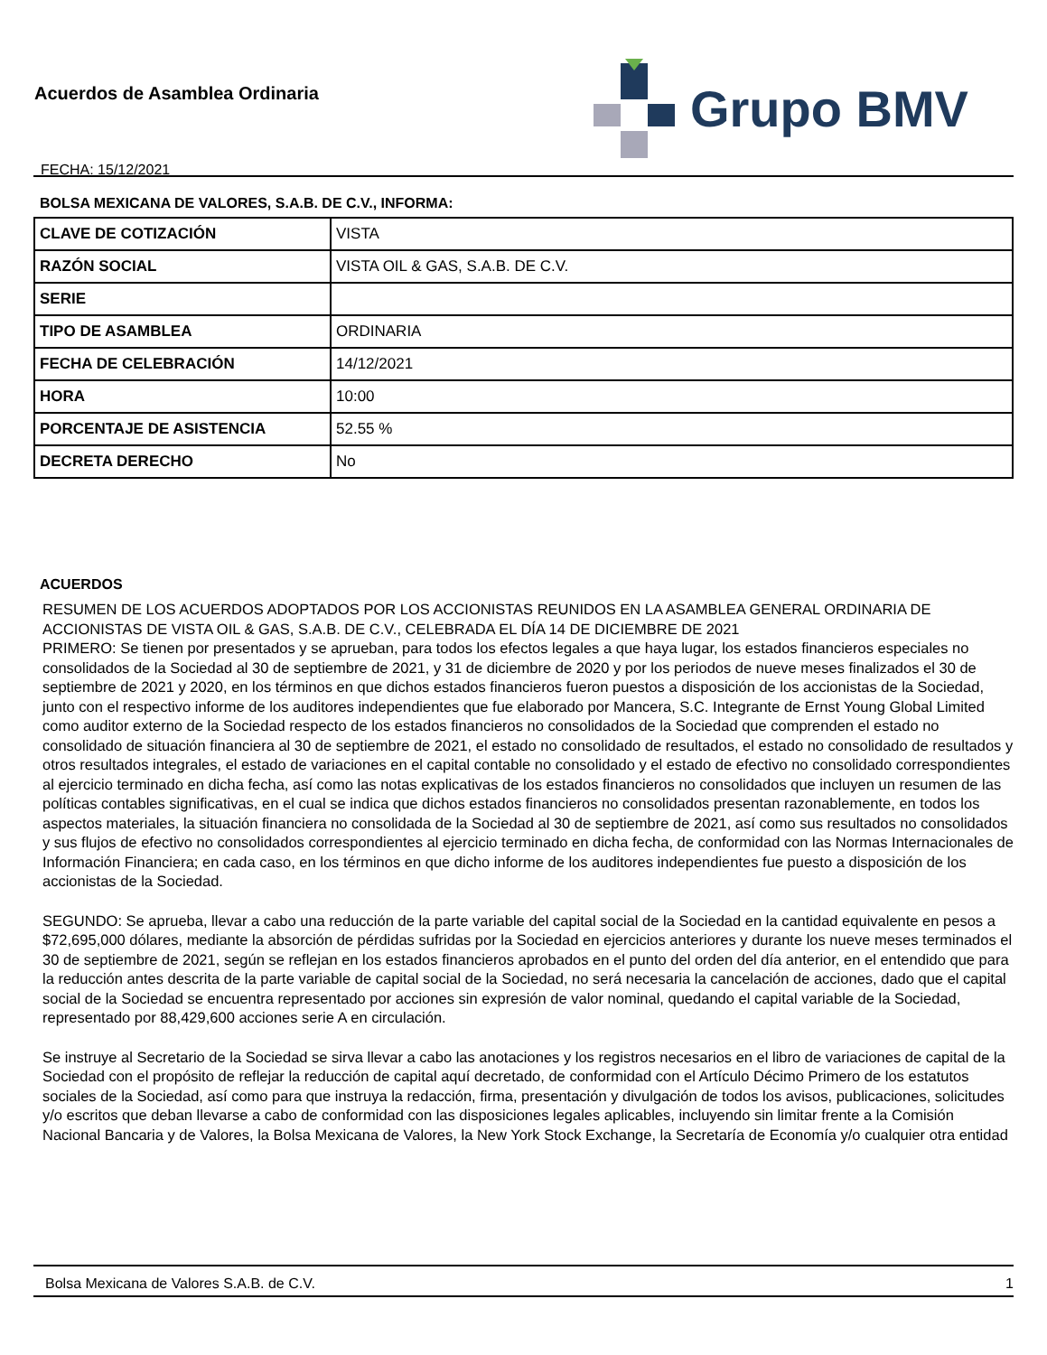Acuerdos de Asamblea Ordinaria
FECHA: 15/12/2021
Grupo BMV
BOLSA MEXICANA DE VALORES, S.A.B. DE C.V., INFORMA:
| CLAVE DE COTIZACIÓN | VISTA |
| RAZÓN SOCIAL | VISTA OIL & GAS, S.A.B. DE C.V. |
| SERIE | |
| TIPO DE ASAMBLEA | ORDINARIA |
| FECHA DE CELEBRACIÓN | 14/12/2021 |
| HORA | 10:00 |
| PORCENTAJE DE ASISTENCIA | 52.55 % |
| DECRETA DERECHO | No |
ACUERDOS
RESUMEN DE LOS ACUERDOS ADOPTADOS POR LOS ACCIONISTAS REUNIDOS EN LA ASAMBLEA GENERAL ORDINARIA DE ACCIONISTAS DE VISTA OIL & GAS, S.A.B. DE C.V., CELEBRADA EL DÍA 14 DE DICIEMBRE DE 2021
PRIMERO: Se tienen por presentados y se aprueban, para todos los efectos legales a que haya lugar, los estados financieros especiales no consolidados de la Sociedad al 30 de septiembre de 2021, y 31 de diciembre de 2020 y por los periodos de nueve meses finalizados el 30 de septiembre de 2021 y 2020, en los términos en que dichos estados financieros fueron puestos a disposición de los accionistas de la Sociedad, junto con el respectivo informe de los auditores independientes que fue elaborado por Mancera, S.C. Integrante de Ernst Young Global Limited como auditor externo de la Sociedad respecto de los estados financieros no consolidados de la Sociedad que comprenden el estado no consolidado de situación financiera al 30 de septiembre de 2021, el estado no consolidado de resultados, el estado no consolidado de resultados y otros resultados integrales, el estado de variaciones en el capital contable no consolidado y el estado de efectivo no consolidado correspondientes al ejercicio terminado en dicha fecha, así como las notas explicativas de los estados financieros no consolidados que incluyen un resumen de las políticas contables significativas, en el cual se indica que dichos estados financieros no consolidados presentan razonablemente, en todos los aspectos materiales, la situación financiera no consolidada de la Sociedad al 30 de septiembre de 2021, así como sus resultados no consolidados y sus flujos de efectivo no consolidados correspondientes al ejercicio terminado en dicha fecha, de conformidad con las Normas Internacionales de Información Financiera; en cada caso, en los términos en que dicho informe de los auditores independientes fue puesto a disposición de los accionistas de la Sociedad.
SEGUNDO: Se aprueba, llevar a cabo una reducción de la parte variable del capital social de la Sociedad en la cantidad equivalente en pesos a $72,695,000 dólares, mediante la absorción de pérdidas sufridas por la Sociedad en ejercicios anteriores y durante los nueve meses terminados el 30 de septiembre de 2021, según se reflejan en los estados financieros aprobados en el punto del orden del día anterior, en el entendido que para la reducción antes descrita de la parte variable de capital social de la Sociedad, no será necesaria la cancelación de acciones, dado que el capital social de la Sociedad se encuentra representado por acciones sin expresión de valor nominal, quedando el capital variable de la Sociedad, representado por 88,429,600 acciones serie A en circulación.
Se instruye al Secretario de la Sociedad se sirva llevar a cabo las anotaciones y los registros necesarios en el libro de variaciones de capital de la Sociedad con el propósito de reflejar la reducción de capital aquí decretado, de conformidad con el Artículo Décimo Primero de los estatutos sociales de la Sociedad, así como para que instruya la redacción, firma, presentación y divulgación de todos los avisos, publicaciones, solicitudes y/o escritos que deban llevarse a cabo de conformidad con las disposiciones legales aplicables, incluyendo sin limitar frente a la Comisión Nacional Bancaria y de Valores, la Bolsa Mexicana de Valores, la New York Stock Exchange, la Secretaría de Economía y/o cualquier otra entidad
Bolsa Mexicana de Valores S.A.B. de C.V. 1